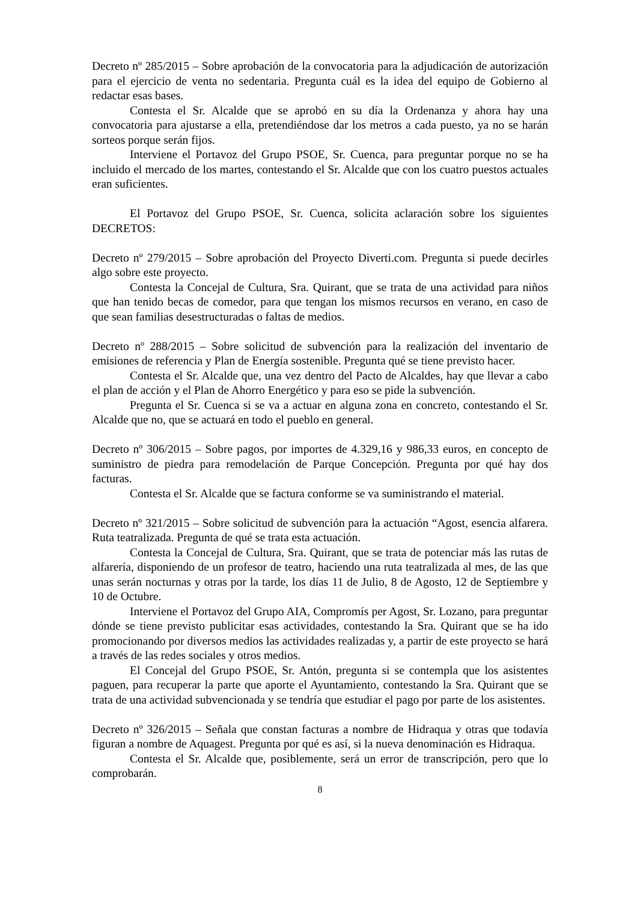Decreto nº 285/2015 – Sobre aprobación de la convocatoria para la adjudicación de autorización para el ejercicio de venta no sedentaria. Pregunta cuál es la idea del equipo de Gobierno al redactar esas bases.
Contesta el Sr. Alcalde que se aprobó en su día la Ordenanza y ahora hay una convocatoria para ajustarse a ella, pretendiéndose dar los metros a cada puesto, ya no se harán sorteos porque serán fijos.
Interviene el Portavoz del Grupo PSOE, Sr. Cuenca, para preguntar porque no se ha incluido el mercado de los martes, contestando el Sr. Alcalde que con los cuatro puestos actuales eran suficientes.
El Portavoz del Grupo PSOE, Sr. Cuenca, solicita aclaración sobre los siguientes DECRETOS:
Decreto nº 279/2015 – Sobre aprobación del Proyecto Diverti.com. Pregunta si puede decirles algo sobre este proyecto.
Contesta la Concejal de Cultura, Sra. Quirant, que se trata de una actividad para niños que han tenido becas de comedor, para que tengan los mismos recursos en verano, en caso de que sean familias desestructuradas o faltas de medios.
Decreto nº 288/2015 – Sobre solicitud de subvención para la realización del inventario de emisiones de referencia y Plan de Energía sostenible. Pregunta qué se tiene previsto hacer.
Contesta el Sr. Alcalde que, una vez dentro del Pacto de Alcaldes, hay que llevar a cabo el plan de acción y el Plan de Ahorro Energético y para eso se pide la subvención.
Pregunta el Sr. Cuenca si se va a actuar en alguna zona en concreto, contestando el Sr. Alcalde que no, que se actuará en todo el pueblo en general.
Decreto nº 306/2015 – Sobre pagos, por importes de 4.329,16 y 986,33 euros, en concepto de suministro de piedra para remodelación de Parque Concepción. Pregunta por qué hay dos facturas.
Contesta el Sr. Alcalde que se factura conforme se va suministrando el material.
Decreto nº 321/2015 – Sobre solicitud de subvención para la actuación “Agost, esencia alfarera. Ruta teatralizada. Pregunta de qué se trata esta actuación.
Contesta la Concejal de Cultura, Sra. Quirant, que se trata de potenciar más las rutas de alfarería, disponiendo de un profesor de teatro, haciendo una ruta teatralizada al mes, de las que unas serán nocturnas y otras por la tarde, los días 11 de Julio, 8 de Agosto, 12 de Septiembre y 10 de Octubre.
Interviene el Portavoz del Grupo AIA, Compromís per Agost, Sr. Lozano, para preguntar dónde se tiene previsto publicitar esas actividades, contestando la Sra. Quirant que se ha ido promocionando por diversos medios las actividades realizadas y, a partir de este proyecto se hará a través de las redes sociales y otros medios.
El Concejal del Grupo PSOE, Sr. Antón, pregunta si se contempla que los asistentes paguen, para recuperar la parte que aporte el Ayuntamiento, contestando la Sra. Quirant que se trata de una actividad subvencionada y se tendría que estudiar el pago por parte de los asistentes.
Decreto nº 326/2015 – Señala que constan facturas a nombre de Hidraqua y otras que todavía figuran a nombre de Aquagest. Pregunta por qué es así, si la nueva denominación es Hidraqua.
Contesta el Sr. Alcalde que, posiblemente, será un error de transcripción, pero que lo comprobarán.
8